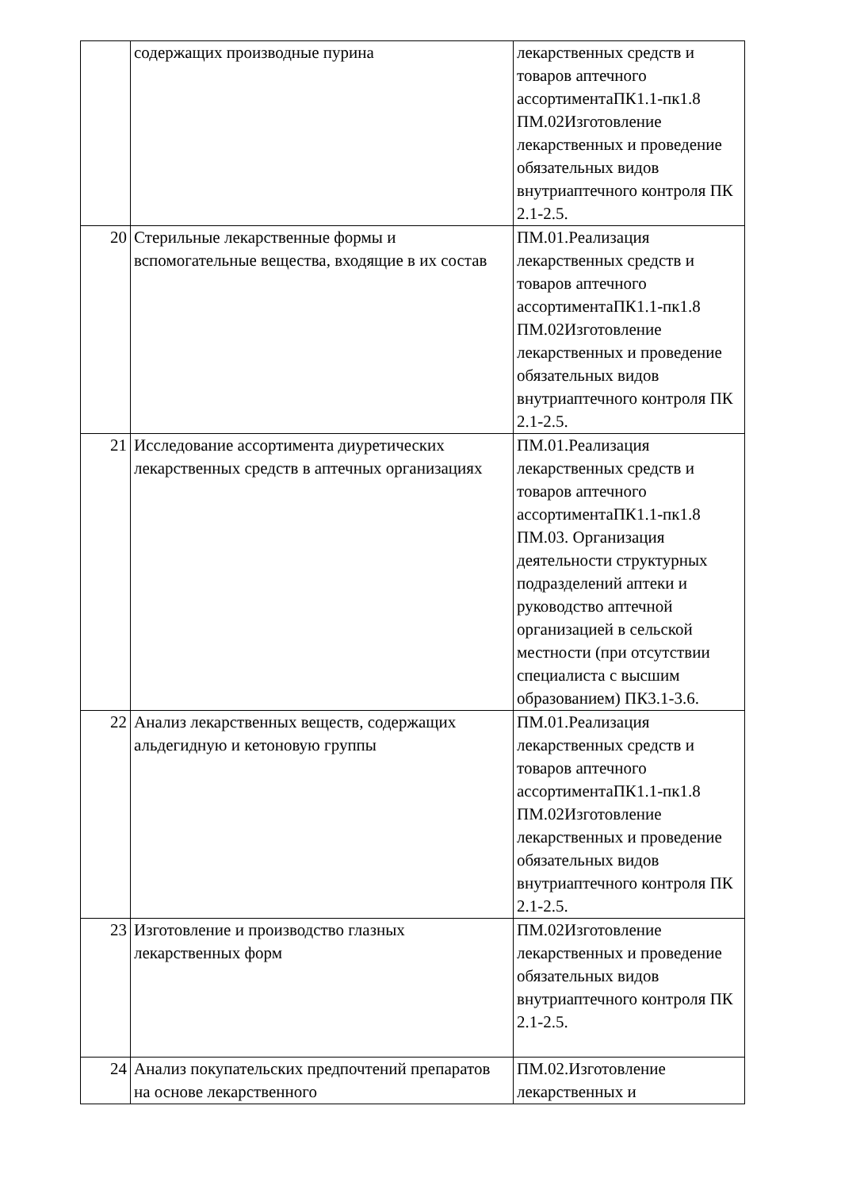| | содержащих производные пурина | лекарственных средств и товаров аптечного ассортиментаПК1.1-пк1.8 ПМ.02Изготовление лекарственных и проведение обязательных видов внутриаптечного контроля ПК 2.1-2.5. |
| 20 | Стерильные лекарственные формы и вспомогательные вещества, входящие в их состав | ПМ.01.Реализация лекарственных средств и товаров аптечного ассортиментаПК1.1-пк1.8 ПМ.02Изготовление лекарственных и проведение обязательных видов внутриаптечного контроля ПК 2.1-2.5. |
| 21 | Исследование ассортимента диуретических лекарственных средств в аптечных организациях | ПМ.01.Реализация лекарственных средств и товаров аптечного ассортиментаПК1.1-пк1.8 ПМ.03. Организация деятельности структурных подразделений аптеки и руководство аптечной организацией в сельской местности (при отсутствии специалиста с высшим образованием) ПК3.1-3.6. |
| 22 | Анализ лекарственных веществ, содержащих альдегидную и кетоновую группы | ПМ.01.Реализация лекарственных средств и товаров аптечного ассортиментаПК1.1-пк1.8 ПМ.02Изготовление лекарственных и проведение обязательных видов внутриаптечного контроля ПК 2.1-2.5. |
| 23 | Изготовление и производство глазных лекарственных форм | ПМ.02Изготовление лекарственных и проведение обязательных видов внутриаптечного контроля ПК 2.1-2.5. |
| 24 | Анализ покупательских предпочтений препаратов на основе лекарственного | ПМ.02.Изготовление лекарственных и |